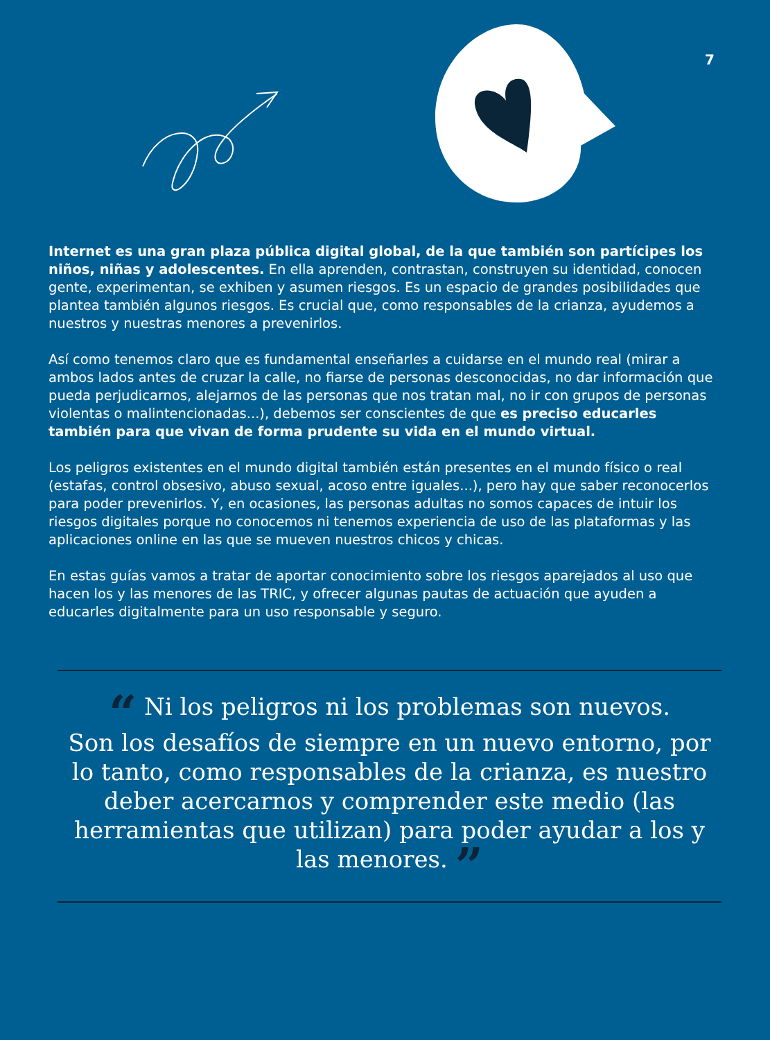7
Internet es una gran plaza pública digital global, de la que también son partícipes los niños, niñas y adolescentes. En ella aprenden, contrastan, construyen su identidad, conocen gente, experimentan, se exhiben y asumen riesgos. Es un espacio de grandes posibilidades que plantea también algunos riesgos. Es crucial que, como responsables de la crianza, ayudemos a nuestros y nuestras menores a prevenirlos.
Así como tenemos claro que es fundamental enseñarles a cuidarse en el mundo real (mirar a ambos lados antes de cruzar la calle, no fiarse de personas desconocidas, no dar información que pueda perjudicarnos, alejarnos de las personas que nos tratan mal, no ir con grupos de personas violentas o malintencionadas...), debemos ser conscientes de que es preciso educarles también para que vivan de forma prudente su vida en el mundo virtual.
Los peligros existentes en el mundo digital también están presentes en el mundo físico o real (estafas, control obsesivo, abuso sexual, acoso entre iguales...), pero hay que saber reconocerlos para poder prevenirlos. Y, en ocasiones, las personas adultas no somos capaces de intuir los riesgos digitales porque no conocemos ni tenemos experiencia de uso de las plataformas y las aplicaciones online en las que se mueven nuestros chicos y chicas.
En estas guías vamos a tratar de aportar conocimiento sobre los riesgos aparejados al uso que hacen los y las menores de las TRIC, y ofrecer algunas pautas de actuación que ayuden a educarles digitalmente para un uso responsable y seguro.
“ Ni los peligros ni los problemas son nuevos.
Son los desafíos de siempre en un nuevo entorno, por lo tanto, como responsables de la crianza, es nuestro deber acercarnos y comprender este medio (las herramientas que utilizan) para poder ayudar a los y las menores. ”